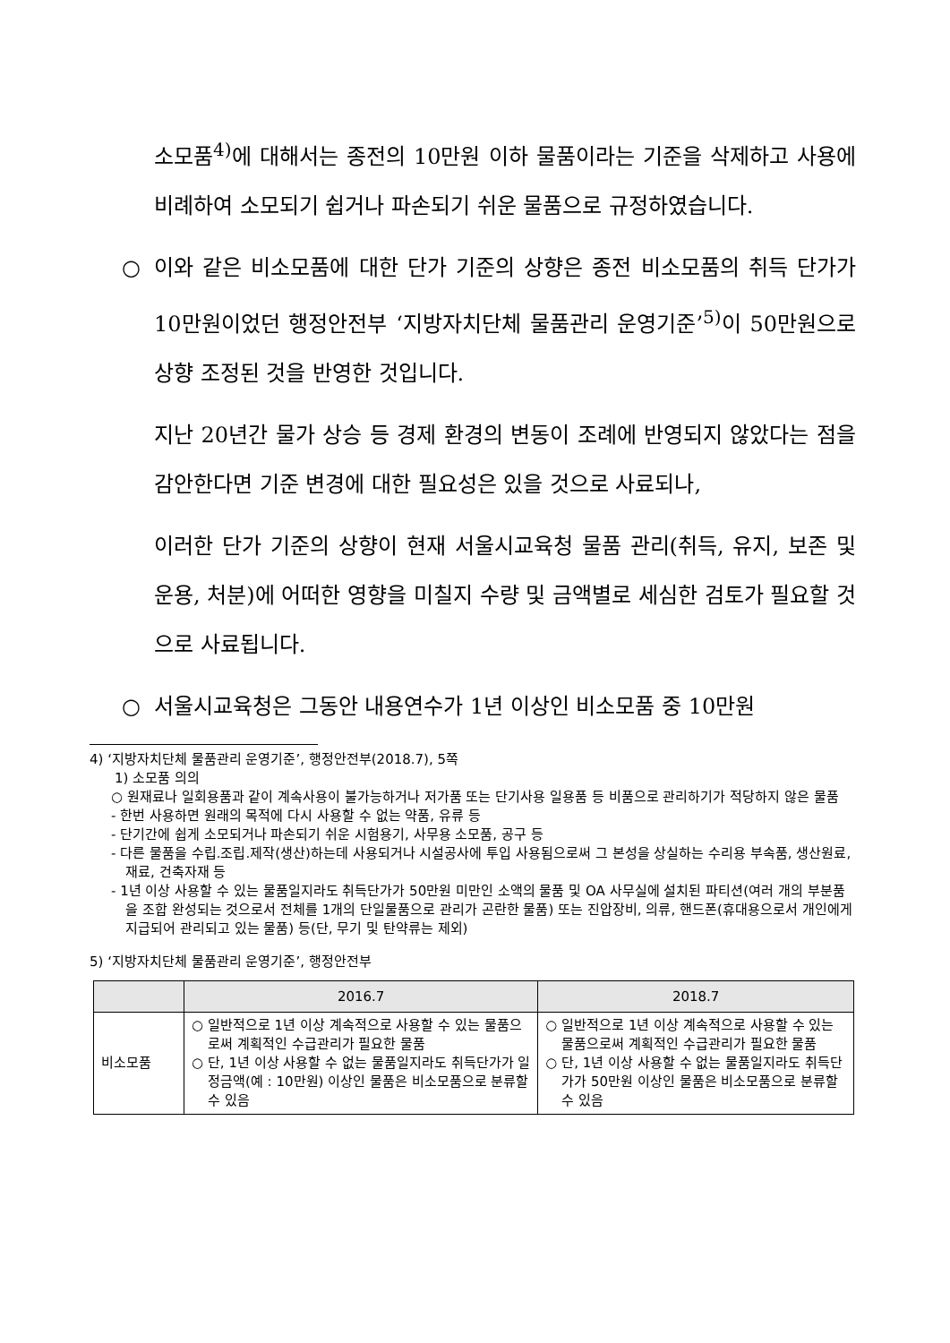소모품<sup>4)</sup>에 대해서는 종전의 10만원 이하 물품이라는 기준을 삭제하고 사용에 비례하여 소모되기 쉽거나 파손되기 쉬운 물품으로 규정하였습니다.
○ 이와 같은 비소모품에 대한 단가 기준의 상향은 종전 비소모품의 취득 단가가 10만원이었던 행정안전부 ‘지방자치단체 물품관리 운영기준’<sup>5)</sup>이 50만원으로 상향 조정된 것을 반영한 것입니다.
지난 20년간 물가 상승 등 경제 환경의 변동이 조례에 반영되지 않았다는 점을 감안한다면 기준 변경에 대한 필요성은 있을 것으로 사료되나,
이러한 단가 기준의 상향이 현재 서울시교육청 물품 관리(취득, 유지, 보존 및 운용, 처분)에 어떠한 영향을 미칠지 수량 및 금액별로 세심한 검토가 필요할 것으로 사료됩니다.
○ 서울시교육청은 그동안 내용연수가 1년 이상인 비소모품 중 10만원
4) ‘지방자치단체 물품관리 운영기준’, 행정안전부(2018.7), 5쪽
1) 소모품 의의
○ 원재료나 일회용품과 같이 계속사용이 불가능하거나 저가품 또는 단기사용 일용품 등 비품으로 관리하기가 적당하지 않은 물품
- 한번 사용하면 원래의 목적에 다시 사용할 수 없는 약품, 유류 등
- 단기간에 쉽게 소모되거나 파손되기 쉬운 시험용기, 사무용 소모품, 공구 등
- 다른 물품을 수립.조립.제작(생산)하는데 사용되거나 시설공사에 투입 사용됨으로써 그 본성을 상실하는 수리용 부속품, 생산원료, 재료, 건축자재 등
- 1년 이상 사용할 수 있는 물품일지라도 취득단가가 50만원 미만인 소액의 물품 및 OA 사무실에 설치된 파티션(여러 개의 부분품을 조합 완성되는 것으로서 전체를 1개의 단일물품으로 관리가 곤란한 물품) 또는 진압장비, 의류, 핸드폰(휴대용으로서 개인에게 지급되어 관리되고 있는 물품) 등(단, 무기 및 탄약류는 제외)
5) ‘지방자치단체 물품관리 운영기준’, 행정안전부
| | 2016.7 | 2018.7 |
| --- | --- | --- |
| 비소모품 | ○ 일반적으로 1년 이상 계속적으로 사용할 수 있는 물품으로써 계획적인 수급관리가 필요한 물품 ○ 단, 1년 이상 사용할 수 없는 물품일지라도 취득단가가 일정금액(예 : 10만원) 이상인 물품은 비소모품으로 분류할 수 있음 | ○ 일반적으로 1년 이상 계속적으로 사용할 수 있는 물품으로써 계획적인 수급관리가 필요한 물품 ○ 단, 1년 이상 사용할 수 없는 물품일지라도 취득단가가 50만원 이상인 물품은 비소모품으로 분류할 수 있음 |